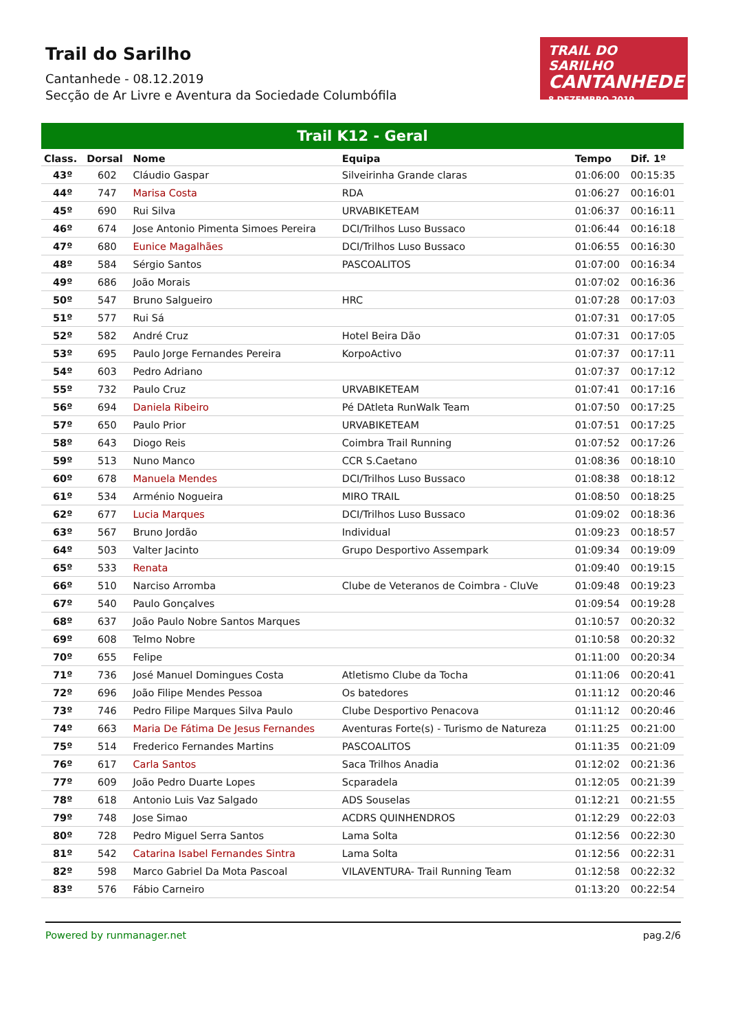TRAIL DO SARILHO
CANTANHEDE
8 DEZEMBRO 2019
Trail do Sarilho
Cantanhede - 08.12.2019
Secção de Ar Livre e Aventura da Sociedade Columbófila
Trail K12 - Geral
| Class. | Dorsal | Nome | Equipa | Tempo | Dif. 1º |
| --- | --- | --- | --- | --- | --- |
| 43º | 602 | Cláudio Gaspar | Silveirinha Grande claras | 01:06:00 | 00:15:35 |
| 44º | 747 | Marisa Costa | RDA | 01:06:27 | 00:16:01 |
| 45º | 690 | Rui Silva | URVABIKETEAM | 01:06:37 | 00:16:11 |
| 46º | 674 | Jose Antonio Pimenta Simoes Pereira | DCI/Trilhos Luso Bussaco | 01:06:44 | 00:16:18 |
| 47º | 680 | Eunice Magalhães | DCI/Trilhos Luso Bussaco | 01:06:55 | 00:16:30 |
| 48º | 584 | Sérgio Santos | PASCOALITOS | 01:07:00 | 00:16:34 |
| 49º | 686 | João Morais | | 01:07:02 | 00:16:36 |
| 50º | 547 | Bruno Salgueiro | HRC | 01:07:28 | 00:17:03 |
| 51º | 577 | Rui Sá | | 01:07:31 | 00:17:05 |
| 52º | 582 | André Cruz | Hotel Beira Dão | 01:07:31 | 00:17:05 |
| 53º | 695 | Paulo Jorge Fernandes Pereira | KorpoActivo | 01:07:37 | 00:17:11 |
| 54º | 603 | Pedro Adriano | | 01:07:37 | 00:17:12 |
| 55º | 732 | Paulo Cruz | URVABIKETEAM | 01:07:41 | 00:17:16 |
| 56º | 694 | Daniela Ribeiro | Pé DAtleta RunWalk Team | 01:07:50 | 00:17:25 |
| 57º | 650 | Paulo Prior | URVABIKETEAM | 01:07:51 | 00:17:25 |
| 58º | 643 | Diogo Reis | Coimbra Trail Running | 01:07:52 | 00:17:26 |
| 59º | 513 | Nuno Manco | CCR S.Caetano | 01:08:36 | 00:18:10 |
| 60º | 678 | Manuela Mendes | DCI/Trilhos Luso Bussaco | 01:08:38 | 00:18:12 |
| 61º | 534 | Arménio Nogueira | MIRO TRAIL | 01:08:50 | 00:18:25 |
| 62º | 677 | Lucia Marques | DCI/Trilhos Luso Bussaco | 01:09:02 | 00:18:36 |
| 63º | 567 | Bruno Jordão | Individual | 01:09:23 | 00:18:57 |
| 64º | 503 | Valter Jacinto | Grupo Desportivo Assempark | 01:09:34 | 00:19:09 |
| 65º | 533 | Renata | | 01:09:40 | 00:19:15 |
| 66º | 510 | Narciso Arromba | Clube de Veteranos de Coimbra - CluVe | 01:09:48 | 00:19:23 |
| 67º | 540 | Paulo Gonçalves | | 01:09:54 | 00:19:28 |
| 68º | 637 | João Paulo Nobre Santos Marques | | 01:10:57 | 00:20:32 |
| 69º | 608 | Telmo Nobre | | 01:10:58 | 00:20:32 |
| 70º | 655 | Felipe | | 01:11:00 | 00:20:34 |
| 71º | 736 | José Manuel Domingues Costa | Atletismo Clube da Tocha | 01:11:06 | 00:20:41 |
| 72º | 696 | João Filipe Mendes Pessoa | Os batedores | 01:11:12 | 00:20:46 |
| 73º | 746 | Pedro Filipe Marques Silva Paulo | Clube Desportivo Penacova | 01:11:12 | 00:20:46 |
| 74º | 663 | Maria De Fátima De Jesus Fernandes | Aventuras Forte(s) - Turismo de Natureza | 01:11:25 | 00:21:00 |
| 75º | 514 | Frederico Fernandes Martins | PASCOALITOS | 01:11:35 | 00:21:09 |
| 76º | 617 | Carla Santos | Saca Trilhos Anadia | 01:12:02 | 00:21:36 |
| 77º | 609 | João Pedro Duarte Lopes | Scparadela | 01:12:05 | 00:21:39 |
| 78º | 618 | Antonio Luis Vaz Salgado | ADS Souselas | 01:12:21 | 00:21:55 |
| 79º | 748 | Jose Simao | ACDRS QUINHENDROS | 01:12:29 | 00:22:03 |
| 80º | 728 | Pedro Miguel Serra Santos | Lama Solta | 01:12:56 | 00:22:30 |
| 81º | 542 | Catarina Isabel Fernandes Sintra | Lama Solta | 01:12:56 | 00:22:31 |
| 82º | 598 | Marco Gabriel Da Mota Pascoal | VILAVENTURA- Trail Running Team | 01:12:58 | 00:22:32 |
| 83º | 576 | Fábio Carneiro | | 01:13:20 | 00:22:54 |
Powered by runmanager.net pag.2/6